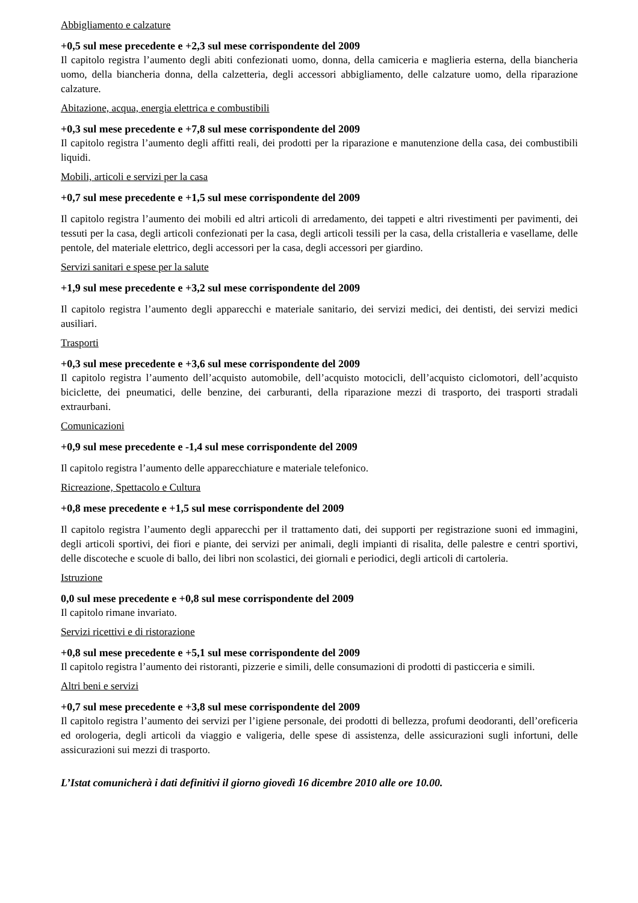Abbigliamento e calzature
+0,5 sul mese precedente e +2,3 sul mese corrispondente del 2009
Il capitolo registra l’aumento degli abiti confezionati uomo, donna, della camiceria e maglieria esterna, della biancheria uomo, della biancheria donna, della calzetteria, degli accessori abbigliamento, delle calzature uomo, della riparazione calzature.
Abitazione, acqua, energia elettrica e combustibili
+0,3 sul mese precedente e +7,8 sul mese corrispondente del 2009
Il capitolo registra l’aumento degli affitti reali, dei prodotti per la riparazione e manutenzione della casa, dei combustibili liquidi.
Mobili, articoli e servizi per la casa
+0,7 sul mese precedente e +1,5 sul mese corrispondente del 2009
Il capitolo registra l’aumento dei mobili ed altri articoli di arredamento, dei tappeti e altri rivestimenti per pavimenti, dei tessuti per la casa, degli articoli confezionati per la casa, degli articoli tessili per la casa, della cristalleria e vasellame, delle pentole, del materiale elettrico, degli accessori per la casa, degli accessori per giardino.
Servizi sanitari e spese per la salute
+1,9 sul mese precedente e +3,2 sul mese corrispondente del 2009
Il capitolo registra l’aumento degli apparecchi e materiale sanitario, dei servizi medici, dei dentisti, dei servizi medici ausiliari.
Trasporti
+0,3 sul mese precedente e +3,6 sul mese corrispondente del 2009
Il capitolo registra l’aumento dell’acquisto automobile, dell’acquisto motocicli, dell’acquisto ciclomotori, dell’acquisto biciclette, dei pneumatici, delle benzine, dei carburanti, della riparazione mezzi di trasporto, dei trasporti stradali extraurbani.
Comunicazioni
+0,9 sul mese precedente e -1,4 sul mese corrispondente del 2009
Il capitolo registra l’aumento delle apparecchiature e materiale telefonico.
Ricreazione, Spettacolo e Cultura
+0,8 mese precedente e +1,5 sul mese corrispondente del 2009
Il capitolo registra l’aumento degli apparecchi per il trattamento dati, dei supporti per registrazione suoni ed immagini, degli articoli sportivi, dei fiori e piante, dei servizi per animali, degli impianti di risalita, delle palestre e centri sportivi, delle discoteche e scuole di ballo, dei libri non scolastici, dei giornali e periodici, degli articoli di cartoleria.
Istruzione
0,0 sul mese precedente e +0,8 sul mese corrispondente del 2009
Il capitolo rimane invariato.
Servizi ricettivi e di ristorazione
+0,8 sul mese precedente e +5,1 sul mese corrispondente del 2009
Il capitolo registra l’aumento dei ristoranti, pizzerie e simili, delle consumazioni di prodotti di pasticceria e simili.
Altri beni e servizi
+0,7 sul mese precedente e +3,8 sul mese corrispondente del 2009
Il capitolo registra l’aumento dei servizi per l’igiene personale, dei prodotti di bellezza, profumi deodoranti, dell’oreficeria ed orologeria, degli articoli da viaggio e valigeria, delle spese di assistenza, delle assicurazioni sugli infortuni, delle assicurazioni sui mezzi di trasporto.
L’Istat comunicherà i dati definitivi il giorno giovedì 16 dicembre 2010 alle ore 10.00.